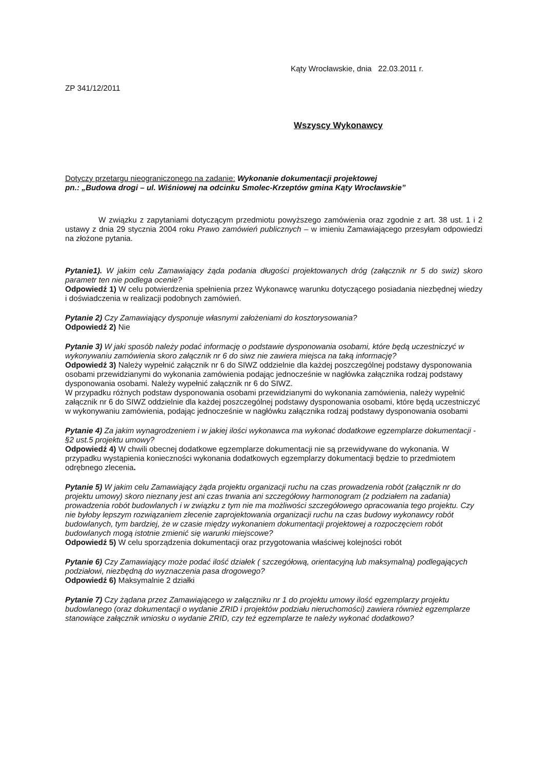Kąty Wrocławskie, dnia 22.03.2011 r.
ZP 341/12/2011
Wszyscy Wykonawcy
Dotyczy przetargu nieograniczonego na zadanie: Wykonanie dokumentacji projektowej
pn.: „Budowa drogi – ul. Wiśniowej na odcinku Smolec-Krzeptów gmina Kąty Wrocławskie”
W związku z zapytaniami dotyczącym przedmiotu powyższego zamówienia oraz zgodnie z art. 38 ust. 1 i 2 ustawy z dnia 29 stycznia 2004 roku Prawo zamówień publicznych – w imieniu Zamawiającego przesyłam odpowiedzi na złożone pytania.
Pytanie1). W jakim celu Zamawiający żąda podania długości projektowanych dróg (załącznik nr 5 do swiz) skoro parametr ten nie podlega ocenie?
Odpowiedź 1) W celu potwierdzenia spełnienia przez Wykonawcę warunku dotyczącego posiadania niezbędnej wiedzy i doświadczenia w realizacji podobnych zamówień.
Pytanie 2) Czy Zamawiający dysponuje własnymi założeniami do kosztorysowania?
Odpowiedź 2) Nie
Pytanie 3) W jaki sposób należy podać informację o podstawie dysponowania osobami, które będą uczestniczyć w wykonywaniu zamówienia skoro załącznik nr 6 do siwz nie zawiera miejsca na taką informację?
Odpowiedź 3) Należy wypełnić załącznik nr 6 do SIWZ oddzielnie dla każdej poszczególnej podstawy dysponowania osobami przewidzianymi do wykonania zamówienia podając jednocześnie w nagłówka załącznika rodzaj podstawy dysponowania osobami. Należy wypełnić załącznik nr 6 do SIWZ.
W przypadku różnych podstaw dysponowania osobami przewidzianymi do wykonania zamówienia, należy wypełnić załącznik nr 6 do SIWZ oddzielnie dla każdej poszczególnej podstawy dysponowania osobami, które będą uczestniczyć w wykonywaniu zamówienia, podając jednocześnie w nagłówku załącznika rodzaj podstawy dysponowania osobami
Pytanie 4) Za jakim wynagrodzeniem i w jakiej ilości wykonawca ma wykonać dodatkowe egzemplarze dokumentacji - §2 ust.5 projektu umowy?
Odpowiedź 4) W chwili obecnej dodatkowe egzemplarze dokumentacji nie są przewidywane do wykonania. W przypadku wystąpienia konieczności wykonania dodatkowych egzemplarzy dokumentacji będzie to przedmiotem odrębnego zlecenia.
Pytanie 5) W jakim celu Zamawiający żąda projektu organizacji ruchu na czas prowadzenia robót (załącznik nr do projektu umowy) skoro nieznany jest ani czas trwania ani szczegółowy harmonogram (z podziałem na zadania) prowadzenia robót budowlanych i w związku z tym nie ma możliwości szczegółowego opracowania tego projektu. Czy nie byłoby lepszym rozwiązaniem zlecenie zaprojektowania organizacji ruchu na czas budowy wykonawcy robót budowlanych, tym bardziej, że w czasie między wykonaniem dokumentacji projektowej a rozpoczęciem robót budowlanych mogą istotnie zmienić się warunki miejscowe?
Odpowiedź 5) W celu sporządzenia dokumentacji oraz przygotowania właściwej kolejności robót
Pytanie 6) Czy Zamawiający może podać ilość działek ( szczegółową, orientacyjną lub maksymalną) podlegających podziałowi, niezbędną do wyznaczenia pasa drogowego?
Odpowiedź 6) Maksymalnie 2 działki
Pytanie 7) Czy żądana przez Zamawiającego w załączniku nr 1 do projektu umowy ilość egzemplarzy projektu budowlanego (oraz dokumentacji o wydanie ZRID i projektów podziału nieruchomości) zawiera również egzemplarze stanowiące załącznik wniosku o wydanie ZRID, czy też egzemplarze te należy wykonać dodatkowo?